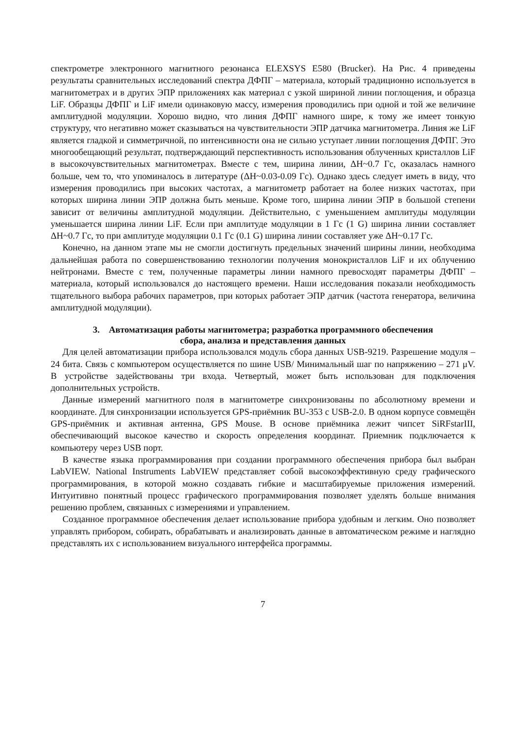спектрометре электронного магнитного резонанса ELEXSYS E580 (Brucker). На Рис. 4 приведены результаты сравнительных исследований спектра ДФПГ – материала, который традиционно используется в магнитометрах и в других ЭПР приложениях как материал с узкой шириной линии поглощения, и образца LiF. Образцы ДФПГ и LiF имели одинаковую массу, измерения проводились при одной и той же величине амплитудной модуляции. Хорошо видно, что линия ДФПГ намного шире, к тому же имеет тонкую структуру, что негативно может сказываться на чувствительности ЭПР датчика магнитометра. Линия же LiF является гладкой и симметричной, по интенсивности она не сильно уступает линии поглощения ДФПГ. Это многообещающий результат, подтверждающий перспективность использования облученных кристаллов LiF в высокочувствительных магнитометрах. Вместе с тем, ширина линии, ΔH~0.7 Гс, оказалась намного больше, чем то, что упоминалось в литературе (ΔH~0.03-0.09 Гс). Однако здесь следует иметь в виду, что измерения проводились при высоких частотах, а магнитометр работает на более низких частотах, при которых ширина линии ЭПР должна быть меньше. Кроме того, ширина линии ЭПР в большой степени зависит от величины амплитудной модуляции. Действительно, с уменьшением амплитуды модуляции уменьшается ширина линии LiF. Если при амплитуде модуляции в 1 Гс (1 G) ширина линии составляет ΔH~0.7 Гс, то при амплитуде модуляции 0.1 Гс (0.1 G) ширина линии составляет уже ΔH~0.17 Гс.
Конечно, на данном этапе мы не смогли достигнуть предельных значений ширины линии, необходима дальнейшая работа по совершенствованию технологии получения монокристаллов LiF и их облучению нейтронами. Вместе с тем, полученные параметры линии намного превосходят параметры ДФПГ – материала, который использовался до настоящего времени. Наши исследования показали необходимость тщательного выбора рабочих параметров, при которых работает ЭПР датчик (частота генератора, величина амплитудной модуляции).
3. Автоматизация работы магнитометра; разработка программного обеспечения
сбора, анализа и представления данных
Для целей автоматизации прибора использовался модуль сбора данных USB-9219. Разрешение модуля – 24 бита. Связь с компьютером осуществляется по шине USB/ Минимальный шаг по напряжению – 271 μV. В устройстве задействованы три входа. Четвертый, может быть использован для подключения дополнительных устройств.
Данные измерений магнитного поля в магнитометре синхронизованы по абсолютному времени и координате. Для синхронизации используется GPS-приёмник BU-353 с USB-2.0. В одном корпусе совмещён GPS-приёмник и активная антенна, GPS Mouse. В основе приёмника лежит чипсет SiRFstarIII, обеспечивающий высокое качество и скорость определения координат. Приемник подключается к компьютеру через USB порт.
В качестве языка программирования при создании программного обеспечения прибора был выбран LabVIEW. National Instruments LabVIEW представляет собой высокоэффективную среду графического программирования, в которой можно создавать гибкие и масштабируемые приложения измерений. Интуитивно понятный процесс графического программирования позволяет уделять больше внимания решению проблем, связанных с измерениями и управлением.
Созданное программное обеспечения делает использование прибора удобным и легким. Оно позволяет управлять прибором, собирать, обрабатывать и анализировать данные в автоматическом режиме и наглядно представлять их с использованием визуального интерфейса программы.
7